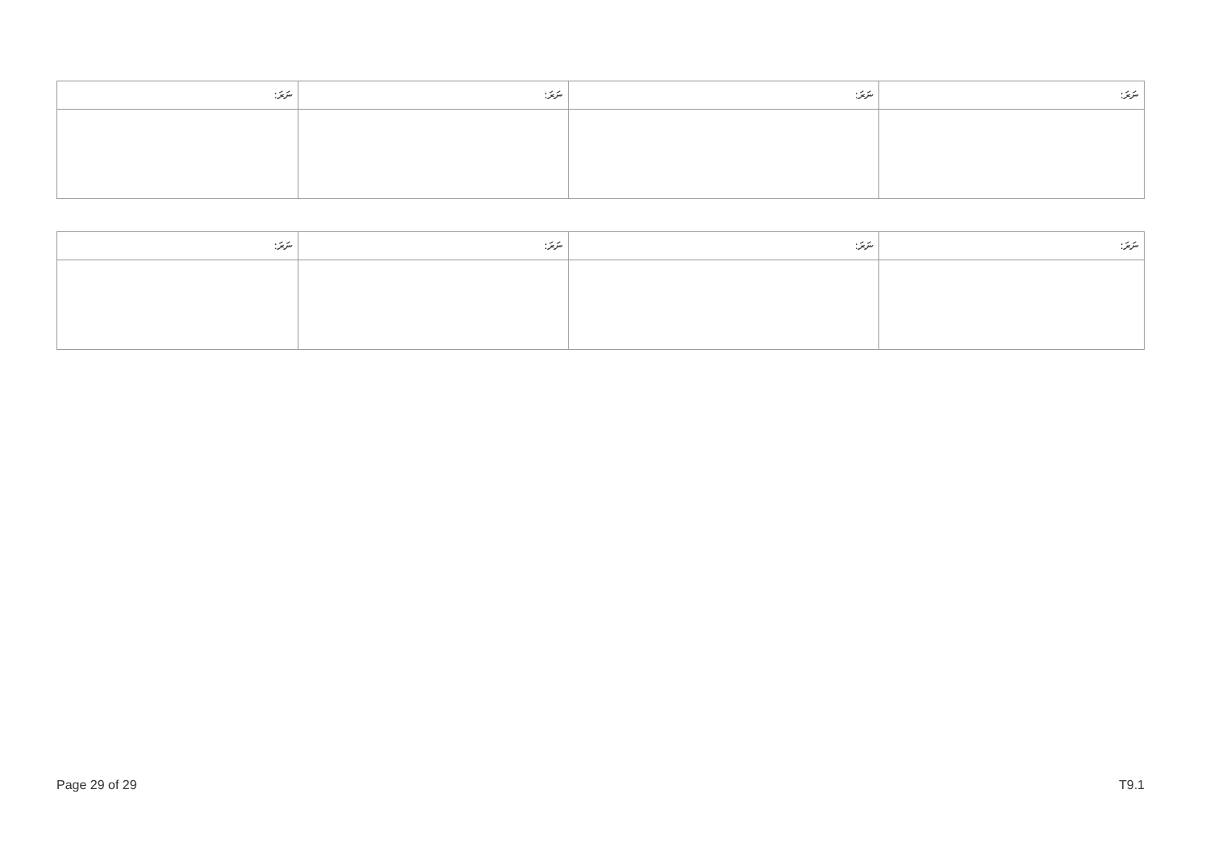| ނަރަ: | ނަރަ: | ނަރަ: | ނަރަ: |
| --- | --- | --- | --- |
| ނަރަ: | ނަރަ: | ނަރަ: | ނަރަ: |
| --- | --- | --- | --- |
Page 29 of 29 T9.1